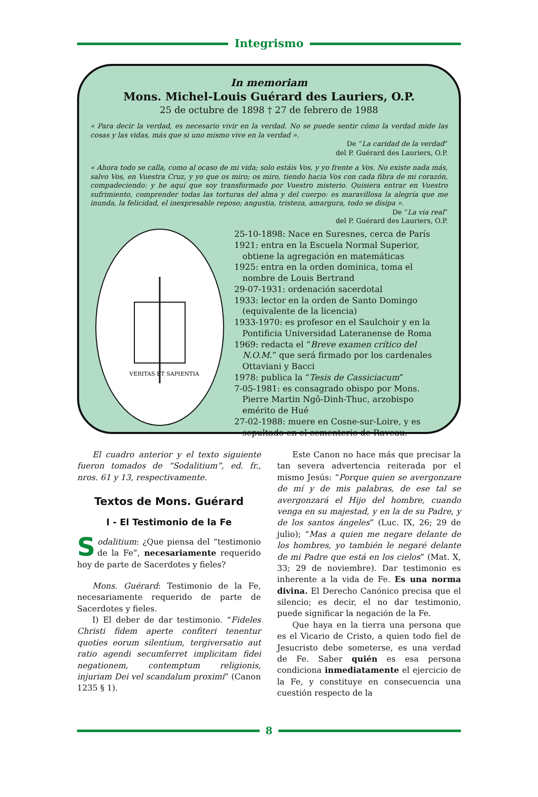Integrismo
In memoriam
Mons. Michel-Louis Guérard des Lauriers, O.P.
25 de octubre de 1898 † 27 de febrero de 1988
« Para decir la verdad, es necesario vivir en la verdad. No se puede sentir cómo la verdad mide las cosas y las vidas, más que si uno mismo vive en la verdad ».
De “La caridad de la verdad”
del P. Guérard des Lauriers, O.P.
« Ahora todo se calla, como al ocaso de mi vida; solo estáis Vos, y yo frente a Vos. No existe nada más, salvo Vos, en Vuestra Cruz, y yo que os miro; os miro, tiendo hacia Vos con cada fibra de mi corazón, compadeciendo: y he aquí que soy transformado por Vuestro misterio. Quisiera entrar en Vuestro sufrimiento, comprender todas las torturas del alma y del cuerpo: es maravillosa la alegría que me inunda, la felicidad, el inexpresable reposo; angustia, tristeza, amargura, todo se disipa ».
De “La vía real”
del P. Guérard des Lauriers, O.P.
VERITAS ET SAPIENTIA
25-10-1898: Nace en Suresnes, cerca de París
1921: entra en la Escuela Normal Superior, obtiene la agregación en matemáticas
1925: entra en la orden dominica, toma el nombre de Louis Bertrand
29-07-1931: ordenación sacerdotal
1933: lector en la orden de Santo Domingo (equivalente de la licencia)
1933-1970: es profesor en el Saulchoir y en la Pontificia Universidad Lateranense de Roma
1969: redacta el “Breve examen crítico del N.O.M.” que será firmado por los cardenales Ottaviani y Bacci
1978: publica la “Tesis de Cassiciacum”
7-05-1981: es consagrado obispo por Mons. Pierre Martin Ngô-Dinh-Thuc, arzobispo emérito de Hué
27-02-1988: muere en Cosne-sur-Loire, y es sepultado en el cementerio de Raveau.
El cuadro anterior y el texto siguiente fueron tomados de “Sodalitium”, ed. fr., nros. 61 y 13, respectivamente.
Textos de Mons. Guérard
I - El Testimonio de la Fe
Sodalitium: ¿Que piensa del “testimonio de la Fe”, necesariamente requerido hoy de parte de Sacerdotes y fieles?
Mons. Guérard: Testimonio de la Fe, necesariamente requerido de parte de Sacerdotes y fieles.
I) El deber de dar testimonio. “Fideles Christi fidem aperte confiteri tenentur quoties eorum silentium, tergiversatio aut ratio agendi secumferret implicitam fidei negationem, contemptum religionis, injuriam Dei vel scandalum proximi” (Canon 1235 § 1).
Este Canon no hace más que precisar la tan severa advertencia reiterada por el mismo Jesús: “Porque quien se avergonzare de mí y de mis palabras, de ese tal se avergonzará el Hijo del hombre, cuando venga en su majestad, y en la de su Padre, y de los santos ángeles” (Luc. IX, 26; 29 de julio); “Mas a quien me negare delante de los hombres, yo también le negaré delante de mi Padre que está en los cielos” (Mat. X, 33; 29 de noviembre). Dar testimonio es inherente a la vida de Fe. Es una norma divina. El Derecho Canónico precisa que el silencio; es decir, el no dar testimonio, puede significar la negación de la Fe.
Que haya en la tierra una persona que es el Vicario de Cristo, a quien todo fiel de Jesucristo debe someterse, es una verdad de Fe. Saber quién es esa persona condiciona inmediatamente el ejercicio de la Fe, y constituye en consecuencia una cuestión respecto de la
8